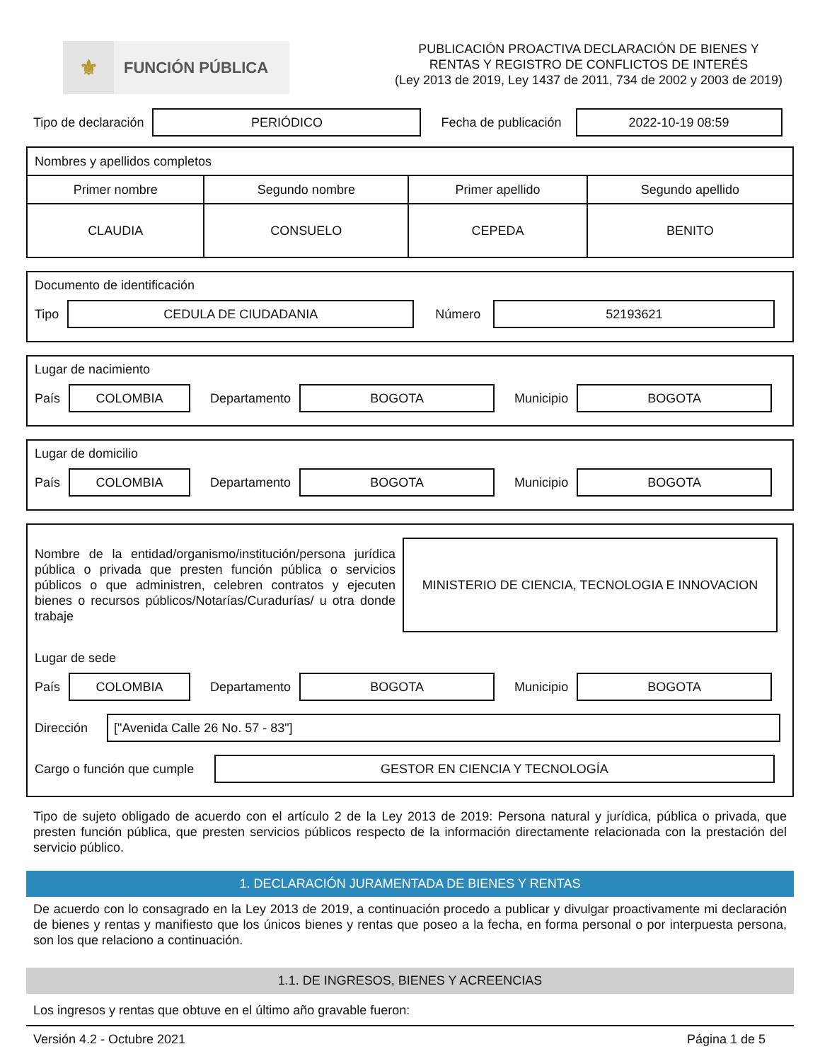⚜
FUNCIÓN PÚBLICA
PUBLICACIÓN PROACTIVA DECLARACIÓN DE BIENES Y
RENTAS Y REGISTRO DE CONFLICTOS DE INTERÉS
(Ley 2013 de 2019, Ley 1437 de 2011, 734 de 2002 y 2003 de 2019)
Tipo de declaración
PERIÓDICO
Fecha de publicación
2022-10-19 08:59
| Nombres y apellidos completos | | | |
| Primer nombre | Segundo nombre | Primer apellido | Segundo apellido |
| CLAUDIA | CONSUELO | CEPEDA | BENITO |
Documento de identificación
Tipo
CEDULA DE CIUDADANIA
Número
52193621
Lugar de nacimiento
País
COLOMBIA
Departamento
BOGOTA
Municipio
BOGOTA
Lugar de domicilio
País
COLOMBIA
Departamento
BOGOTA
Municipio
BOGOTA
Nombre de la entidad/organismo/institución/persona jurídica pública o privada que presten función pública o servicios públicos o que administren, celebren contratos y ejecuten bienes o recursos públicos/Notarías/Curadurías/ u otra donde trabaje
MINISTERIO DE CIENCIA, TECNOLOGIA E INNOVACION
Lugar de sede
País
COLOMBIA
Departamento
BOGOTA
Municipio
BOGOTA
Dirección
["Avenida Calle 26 No. 57 - 83"]
Cargo o función que cumple
GESTOR EN CIENCIA Y TECNOLOGÍA
Tipo de sujeto obligado de acuerdo con el artículo 2 de la Ley 2013 de 2019: Persona natural y jurídica, pública o privada, que presten función pública, que presten servicios públicos respecto de la información directamente relacionada con la prestación del servicio público.
1. DECLARACIÓN JURAMENTADA DE BIENES Y RENTAS
De acuerdo con lo consagrado en la Ley 2013 de 2019, a continuación procedo a publicar y divulgar proactivamente mi declaración de bienes y rentas y manifiesto que los únicos bienes y rentas que poseo a la fecha, en forma personal o por interpuesta persona, son los que relaciono a continuación.
1.1. DE INGRESOS, BIENES Y ACREENCIAS
Los ingresos y rentas que obtuve en el último año gravable fueron:
Versión 4.2 - Octubre 2021 Página 1 de 5